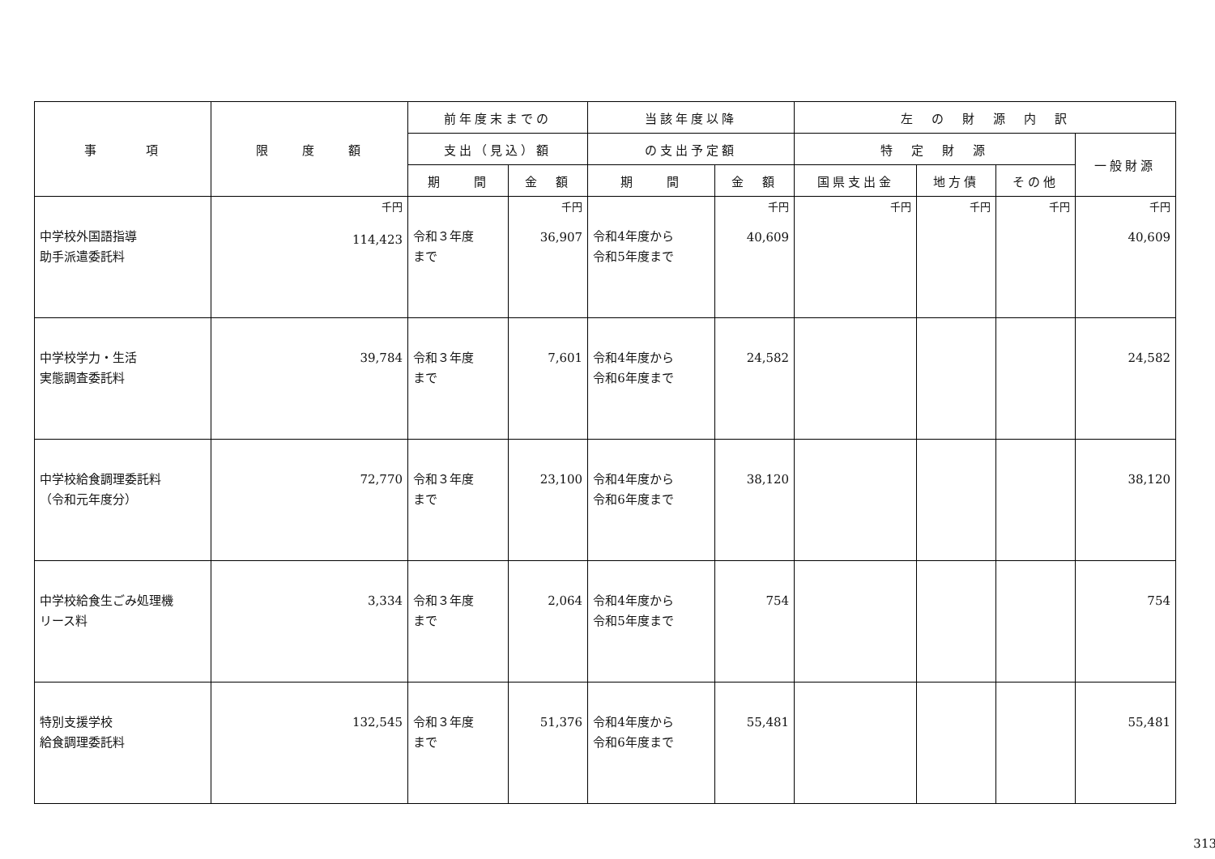| 事 項 | 限 度 額 | 前年度末までの | | 当該年度以降 | | 左 の 財 源 内 訳 | | | |
| --- | --- | --- | --- | --- | --- | --- | --- | --- | --- |
| | | 支出（見込）額 | | の支出予定額 | | 特 定 財 源 | | | 一般財源 |
| | | 期 間 | 金 額 | 期 間 | 金 額 | 国県支出金 | 地方債 | その他 | |
| 中学校外国語指導 助手派遣委託料 | 千円 114,423 | 令和３年度 まで | 千円 36,907 | 令和4年度から 令和5年度まで | 千円 40,609 | 千円 | 千円 | 千円 | 千円 40,609 |
| 中学校学力・生活 実態調査委託料 | 39,784 | 令和３年度 まで | 7,601 | 令和4年度から 令和6年度まで | 24,582 | | | | 24,582 |
| 中学校給食調理委託料 （令和元年度分） | 72,770 | 令和３年度 まで | 23,100 | 令和4年度から 令和6年度まで | 38,120 | | | | 38,120 |
| 中学校給食生ごみ処理機 リース料 | 3,334 | 令和３年度 まで | 2,064 | 令和4年度から 令和5年度まで | 754 | | | | 754 |
| 特別支援学校 給食調理委託料 | 132,545 | 令和３年度 まで | 51,376 | 令和4年度から 令和6年度まで | 55,481 | | | | 55,481 |
313